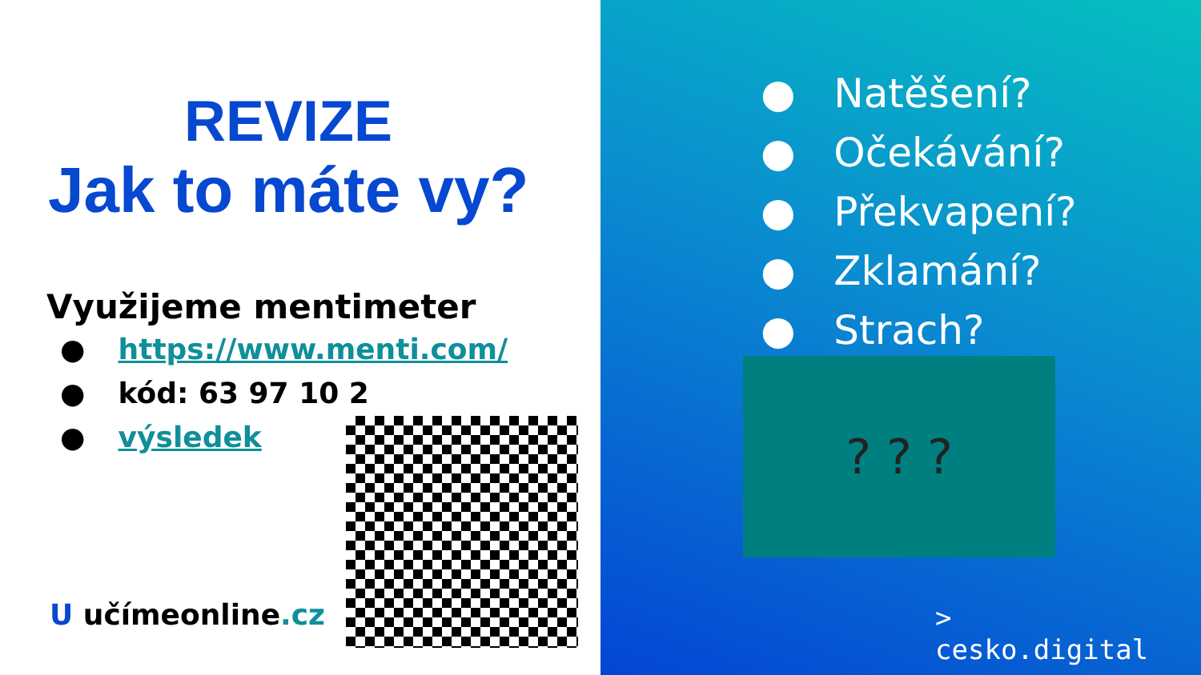REVIZE
Jak to máte vy?
Využijeme mentimeter
● https://www.menti.com/
● kód: 63 97 10 2
● výsledek
U učímeonline.cz
● Natěšení?
● Očekávání?
● Překvapení?
● Zklamání?
● Strach?
? ? ?
>
cesko.digital